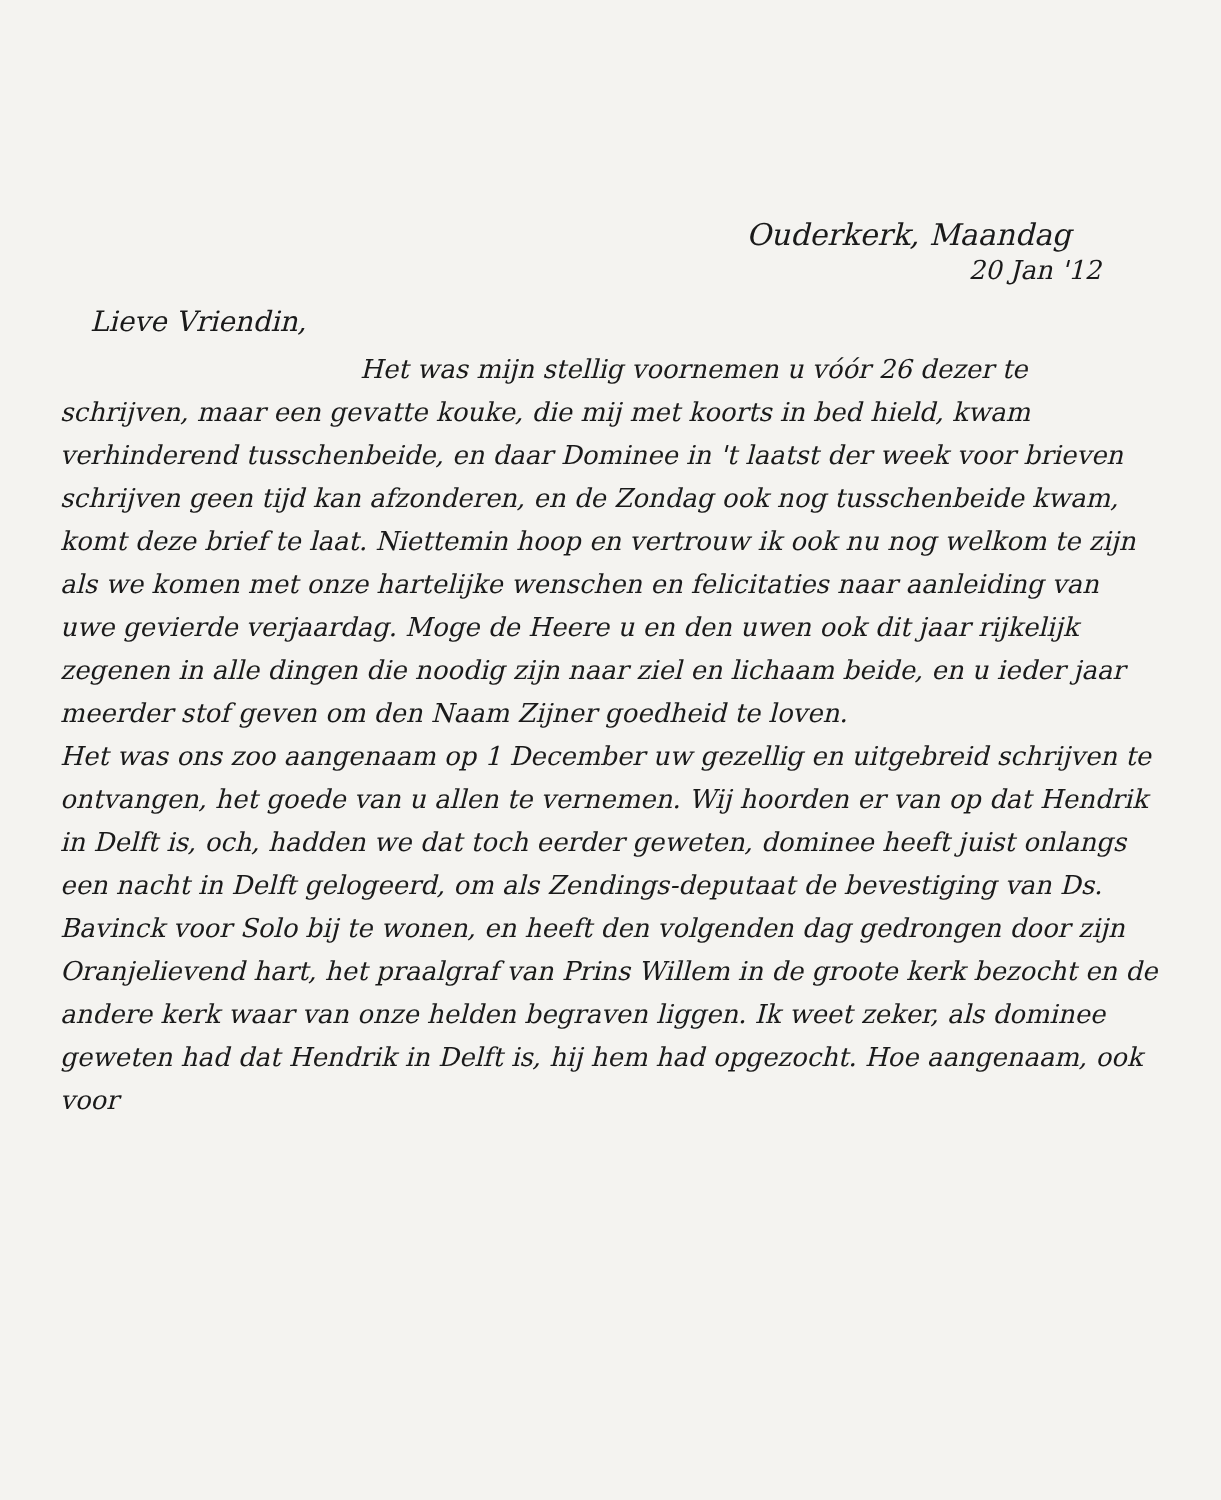Ouderkerk, Maandag
20 Jan '12
Lieve Vriendin,
Het was mijn stellig voornemen u vóór 26 dezer te schrijven, maar een gevatte kouke, die mij met koorts in bed hield, kwam verhinderend tusschenbeide, en daar Dominee in 't laatst der week voor brieven schrijven geen tijd kan afzonderen, en de Zondag ook nog tusschenbeide kwam, komt deze brief te laat. Niettemin hoop en vertrouw ik ook nu nog welkom te zijn als we komen met onze hartelijke wenschen en felicitaties naar aanleiding van uwe gevierde verjaardag. Moge de Heere u en den uwen ook dit jaar rijkelijk zegenen in alle dingen die noodig zijn naar ziel en lichaam beide, en u ieder jaar meerder stof geven om den Naam Zijner goedheid te loven.
Het was ons zoo aangenaam op 1 December uw gezellig en uitgebreid schrijven te ontvangen, het goede van u allen te vernemen. Wij hoorden er van op dat Hendrik in Delft is, och, hadden we dat toch eerder geweten, dominee heeft juist onlangs een nacht in Delft gelogeerd, om als Zendings-deputaat de bevestiging van Ds. Bavinck voor Solo bij te wonen, en heeft den volgenden dag gedrongen door zijn Oranjelievend hart, het praalgraf van Prins Willem in de groote kerk bezocht en de andere kerk waar van onze helden begraven liggen. Ik weet zeker, als dominee geweten had dat Hendrik in Delft is, hij hem had opgezocht. Hoe aangenaam, ook voor